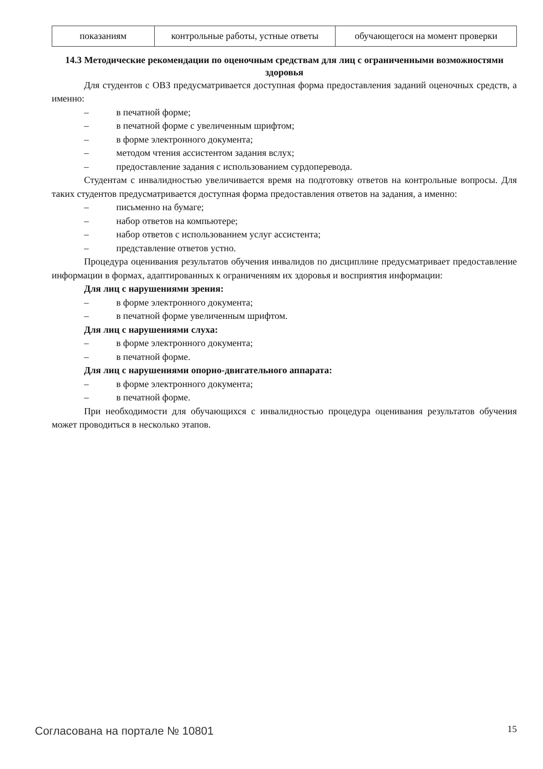| показаниям | контрольные работы, устные ответы | обучающегося на момент проверки |
14.3 Методические рекомендации по оценочным средствам для лиц с ограниченными возможностями здоровья
Для студентов с ОВЗ предусматривается доступная форма предоставления заданий оценочных средств, а именно:
– в печатной форме;
– в печатной форме с увеличенным шрифтом;
– в форме электронного документа;
– методом чтения ассистентом задания вслух;
– предоставление задания с использованием сурдоперевода.
Студентам с инвалидностью увеличивается время на подготовку ответов на контрольные вопросы. Для таких студентов предусматривается доступная форма предоставления ответов на задания, а именно:
– письменно на бумаге;
– набор ответов на компьютере;
– набор ответов с использованием услуг ассистента;
– представление ответов устно.
Процедура оценивания результатов обучения инвалидов по дисциплине предусматривает предоставление информации в формах, адаптированных к ограничениям их здоровья и восприятия информации:
Для лиц с нарушениями зрения:
– в форме электронного документа;
– в печатной форме увеличенным шрифтом.
Для лиц с нарушениями слуха:
– в форме электронного документа;
– в печатной форме.
Для лиц с нарушениями опорно-двигательного аппарата:
– в форме электронного документа;
– в печатной форме.
При необходимости для обучающихся с инвалидностью процедура оценивания результатов обучения может проводиться в несколько этапов.
Согласована на портале № 10801 15